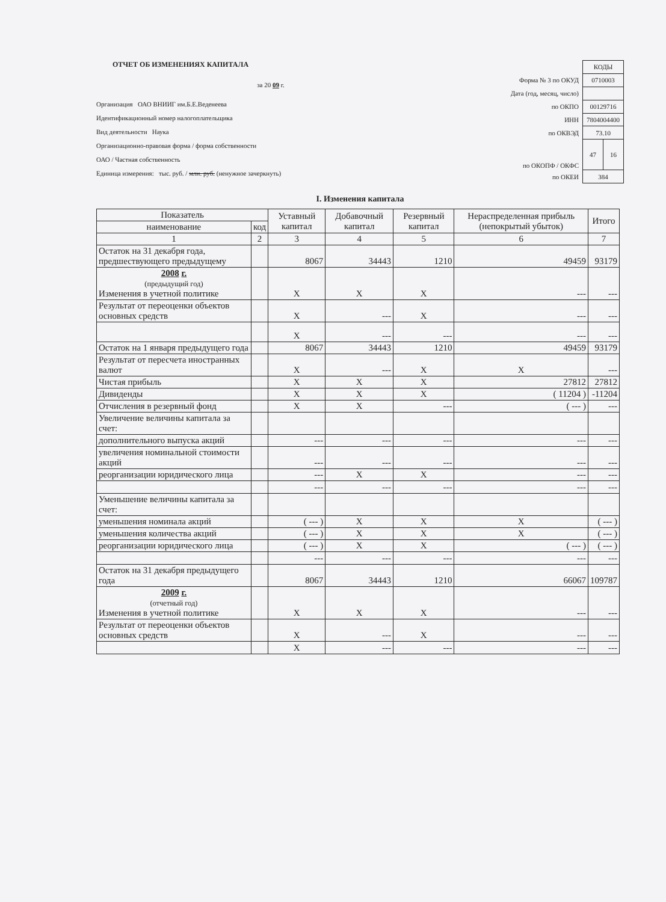ОТЧЕТ ОБ ИЗМЕНЕНИЯХ КАПИТАЛА
за 20 09 г.
Организация ОАО ВНИИГ им.Б.Е.Веденеева
Идентификационный номер налогоплательщика
Вид деятельности Наука
Организационно-правовая форма / форма собственности
ОАО / Частная собственность
Единица измерения: тыс. руб. / млн. руб. (ненужное зачеркнуть)
| | КОДЫ | |
| Форма № 3 по ОКУД | 0710003 | |
| Дата (год, месяц, число) | | |
| по ОКПО | 00129716 | |
| ИНН | 7804004400 | |
| по ОКВЭД | 73.10 | |
| по ОКОПФ / ОКФС | 47 | 16 |
| по ОКЕИ | 384 | |
I. Изменения капитала
| Показатель | | Уставный капитал | Добавочный капитал | Резервный капитал | Нераспределенная прибыль (непокрытый убыток) | Итого |
| --- | --- | --- | --- | --- | --- | --- |
| наименование | код | | | | | |
| 1 | 2 | 3 | 4 | 5 | 6 | 7 |
| Остаток на 31 декабря года, предшествующего предыдущему | | 8067 | 34443 | 1210 | 49459 | 93179 |
| 2008 г. (предыдущий год) Изменения в учетной политике | | X | X | X | --- | --- |
| Результат от переоценки объектов основных средств | | X | --- | X | --- | --- |
| | | X | --- | --- | --- | --- |
| Остаток на 1 января предыдущего года | | 8067 | 34443 | 1210 | 49459 | 93179 |
| Результат от пересчета иностранных валют | | X | --- | X | X | --- |
| Чистая прибыль | | X | X | X | 27812 | 27812 |
| Дивиденды | | X | X | X | ( 11204 ) | -11204 |
| Отчисления в резервный фонд | | X | X | --- | ( --- ) | --- |
| Увеличение величины капитала за счет: | | | | | | |
| дополнительного выпуска акций | | --- | --- | --- | --- | --- |
| увеличения номинальной стоимости акций | | --- | --- | --- | --- | --- |
| реорганизации юридического лица | | --- | X | X | --- | --- |
| | | --- | --- | --- | --- | --- |
| Уменьшение величины капитала за счет: | | | | | | |
| уменьшения номинала акций | | ( --- ) | X | X | X | ( --- ) |
| уменьшения количества акций | | ( --- ) | X | X | X | ( --- ) |
| реорганизации юридического лица | | ( --- ) | X | X | ( --- ) | ( --- ) |
| | | --- | --- | --- | --- | --- |
| Остаток на 31 декабря предыдущего года | | 8067 | 34443 | 1210 | 66067 | 109787 |
| 2009 г. (отчетный год) Изменения в учетной политике | | X | X | X | --- | --- |
| Результат от переоценки объектов основных средств | | X | --- | X | --- | --- |
| | | X | --- | --- | --- | --- |